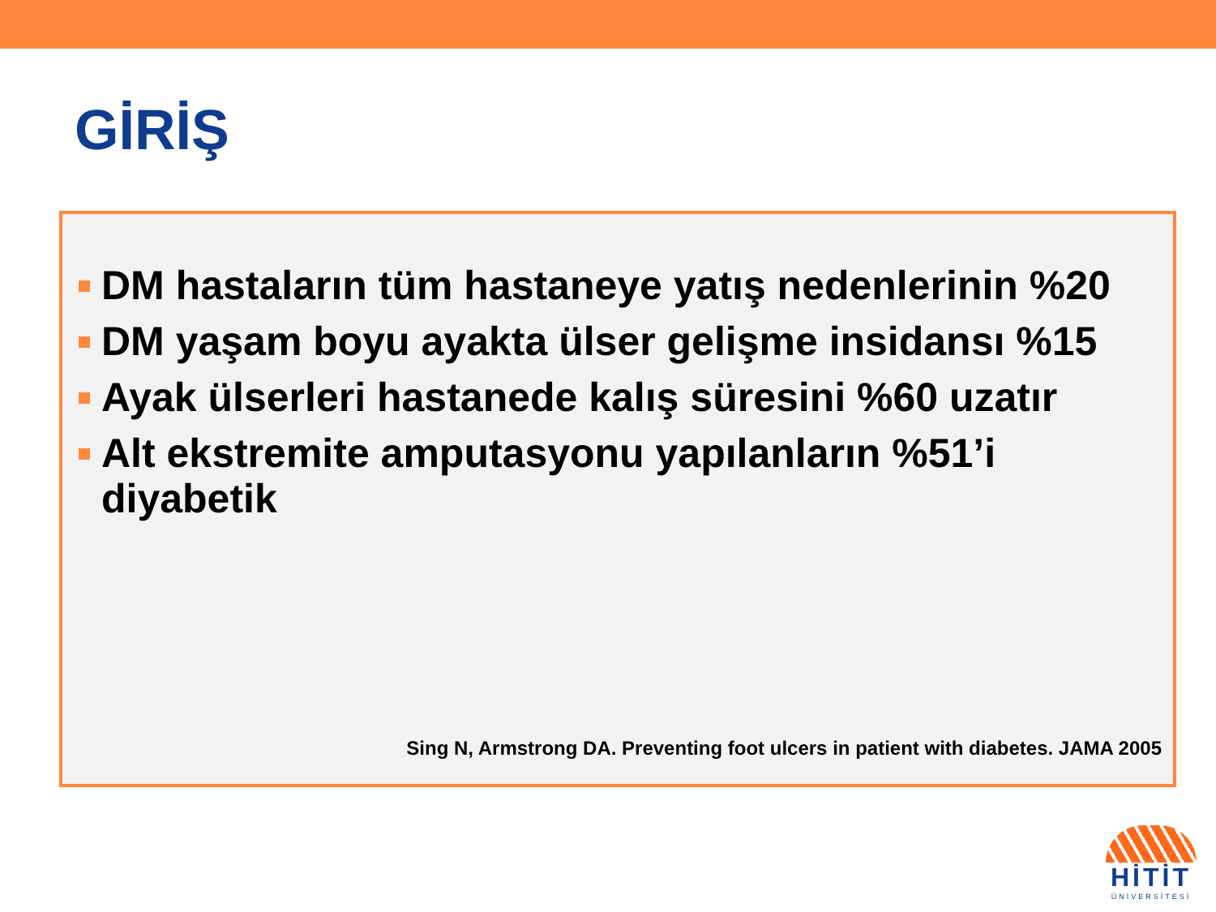GİRİŞ
DM hastaların tüm hastaneye yatış nedenlerinin %20
DM yaşam boyu ayakta ülser gelişme insidansı %15
Ayak ülserleri hastanede kalış süresini %60 uzatır
Alt ekstremite amputasyonu yapılanların %51’i diyabetik
Sing N, Armstrong DA. Preventing foot ulcers in patient with diabetes. JAMA 2005
HİTİT
ÜNİVERSİTESİ